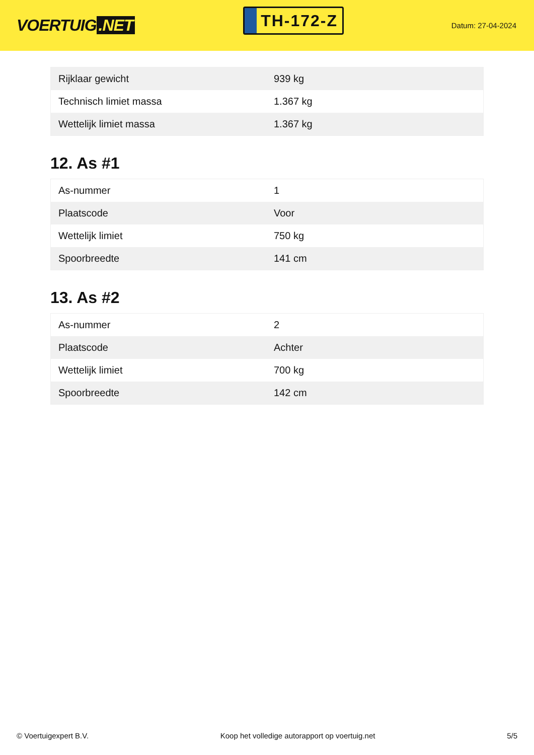VOERTUIG.NET
TH-172-Z
Datum: 27-04-2024
| Rijklaar gewicht | 939 kg |
| Technisch limiet massa | 1.367 kg |
| Wettelijk limiet massa | 1.367 kg |
12. As #1
| As-nummer | 1 |
| Plaatscode | Voor |
| Wettelijk limiet | 750 kg |
| Spoorbreedte | 141 cm |
13. As #2
| As-nummer | 2 |
| Plaatscode | Achter |
| Wettelijk limiet | 700 kg |
| Spoorbreedte | 142 cm |
© Voertuigexpert B.V. Koop het volledige autorapport op voertuig.net 5/5